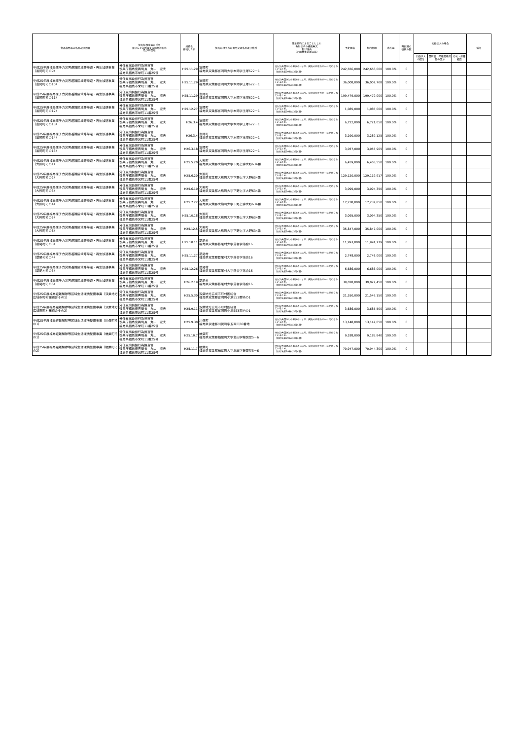| 物品役務等の名称及び数量 | 契約担当官等の氏名 並びにその所属する部局の名称 及び所在地 | 契約を 締結した日 | 契約の相手方の商号又は名称及び住所 | 随意契約によることとした 会計法令の根拠条文 及び理由 （企画競争又は公募） | 予定価格 | 契約金額 | 落札率 | 再就職の 役員の数 | 公益法人の場合 | | | 備考 |
| --- | --- | --- | --- | --- | --- | --- | --- | --- | --- | --- | --- | --- |
| | | | | | | | | | 公益法人の区分 | 国所管、都道府県所管の区分 | 応札・応募者数 | |
| 平成25年度福島原子力災害避難区域等帰還・再生加速事業（富岡町その9） | 分任支出負担行為担当官 復興庁福島復興局長 丸山 淑夫 福島県福島市栄町11番25号 | H25.11.29 | 富岡町 福島県双葉郡富岡町大字本岡字王塚622－1 | 地方公共団体との取決めにより、契約の相手方が一に定められているため。 （会計法第29条の3第4項） | 242,656,000 | 242,656,000 | 100.0% | 0 | | | | |
| 平成25年度福島原子力災害避難区域等帰還・再生加速事業（富岡町その10） | 分任支出負担行為担当官 復興庁福島復興局長 丸山 淑夫 福島県福島市栄町11番25号 | H25.11.29 | 富岡町 福島県双葉郡富岡町大字本岡字王塚622－1 | 地方公共団体との取決めにより、契約の相手方が一に定められているため。 （会計法第29条の3第4項） | 36,008,000 | 36,007,708 | 100.0% | 0 | | | | |
| 平成25年度福島原子力災害避難区域等帰還・再生加速事業（富岡町その11） | 分任支出負担行為担当官 復興庁福島復興局長 丸山 淑夫 福島県福島市栄町11番25号 | H25.11.29 | 富岡町 福島県双葉郡富岡町大字本岡字王塚622－1 | 地方公共団体との取決めにより、契約の相手方が一に定められているため。 （会計法第29条の3第4項） | 199,479,000 | 199,479,000 | 100.0% | 0 | | | | |
| 平成25年度福島原子力災害避難区域等帰還・再生加速事業（富岡町その12） | 分任支出負担行為担当官 復興庁福島復興局長 丸山 淑夫 福島県福島市栄町11番25号 | H25.12.27 | 富岡町 福島県双葉郡富岡町大字本岡字王塚622－1 | 地方公共団体との取決めにより、契約の相手方が一に定められているため。 （会計法第29条の3第4項） | 1,085,000 | 1,085,000 | 100.0% | 0 | | | | |
| 平成25年度福島原子力災害避難区域等帰還・再生加速事業（富岡町その13） | 分任支出負担行為担当官 復興庁福島復興局長 丸山 淑夫 福島県福島市栄町11番25号 | H26.3.4 | 富岡町 福島県双葉郡富岡町大字本岡字王塚622－1 | 地方公共団体との取決めにより、契約の相手方が一に定められているため。 （会計法第29条の3第4項） | 6,722,000 | 6,721,050 | 100.0% | 0 | | | | |
| 平成25年度福島原子力災害避難区域等帰還・再生加速事業（富岡町その14） | 分任支出負担行為担当官 復興庁福島復興局長 丸山 淑夫 福島県福島市栄町11番25号 | H26.3.4 | 富岡町 福島県双葉郡富岡町大字本岡字王塚622－1 | 地方公共団体との取決めにより、契約の相手方が一に定められているため。 （会計法第29条の3第4項） | 3,290,000 | 3,289,125 | 100.0% | 0 | | | | |
| 平成25年度福島原子力災害避難区域等帰還・再生加速事業（富岡町その15） | 分任支出負担行為担当官 復興庁福島復興局長 丸山 淑夫 福島県福島市栄町11番25号 | H26.3.18 | 富岡町 福島県双葉郡富岡町大字本岡字王塚622－1 | 地方公共団体との取決めにより、契約の相手方が一に定められているため。 （会計法第29条の3第4項） | 3,057,000 | 3,055,905 | 100.0% | 0 | | | | |
| 平成25年度福島原子力災害避難区域等帰還・再生加速事業（大熊町その1） | 分任支出負担行為担当官 復興庁福島復興局長 丸山 淑夫 福島県福島市栄町11番25号 | H25.5.20 | 大熊町 福島県双葉郡大熊町大字下野上字大野634番 | 地方公共団体との取決めにより、契約の相手方が一に定められているため。 （会計法第29条の3第4項） | 6,459,000 | 6,458,550 | 100.0% | 0 | | | | |
| 平成25年度福島原子力災害避難区域等帰還・再生加速事業（大熊町その2） | 分任支出負担行為担当官 復興庁福島復興局長 丸山 淑夫 福島県福島市栄町11番25号 | H25.6.20 | 大熊町 福島県双葉郡大熊町大字下野上字大野634番 | 地方公共団体との取決めにより、契約の相手方が一に定められているため。 （会計法第29条の3第4項） | 129,120,000 | 129,119,917 | 100.0% | 0 | | | | |
| 平成25年度福島原子力災害避難区域等帰還・再生加速事業（大熊町その3） | 分任支出負担行為担当官 復興庁福島復興局長 丸山 淑夫 福島県福島市栄町11番25号 | H25.6.10 | 大熊町 福島県双葉郡大熊町大字下野上字大野634番 | 地方公共団体との取決めにより、契約の相手方が一に定められているため。 （会計法第29条の3第4項） | 3,095,000 | 3,094,350 | 100.0% | 0 | | | | |
| 平成25年度福島原子力災害避難区域等帰還・再生加速事業（大熊町その4） | 分任支出負担行為担当官 復興庁福島復興局長 丸山 淑夫 福島県福島市栄町11番25号 | H25.7.22 | 大熊町 福島県双葉郡大熊町大字下野上字大野634番 | 地方公共団体との取決めにより、契約の相手方が一に定められているため。 （会計法第29条の3第4項） | 17,238,000 | 17,237,850 | 100.0% | 0 | | | | |
| 平成25年度福島原子力災害避難区域等帰還・再生加速事業（大熊町その5） | 分任支出負担行為担当官 復興庁福島復興局長 丸山 淑夫 福島県福島市栄町11番25号 | H25.10.18 | 大熊町 福島県双葉郡大熊町大字下野上字大野634番 | 地方公共団体との取決めにより、契約の相手方が一に定められているため。 （会計法第29条の3第4項） | 3,095,000 | 3,094,350 | 100.0% | 0 | | | | |
| 平成25年度福島原子力災害避難区域等帰還・再生加速事業（大熊町その6） | 分任支出負担行為担当官 復興庁福島復興局長 丸山 淑夫 福島県福島市栄町11番25号 | H25.12.5 | 大熊町 福島県双葉郡大熊町大字下野上字大野634番 | 地方公共団体との取決めにより、契約の相手方が一に定められているため。 （会計法第29条の3第4項） | 35,847,000 | 35,847,000 | 100.0% | 0 | | | | |
| 平成25年度福島原子力災害避難区域等帰還・再生加速事業（葛尾村その3） | 分任支出負担行為担当官 復興庁福島復興局長 丸山 淑夫 福島県福島市栄町11番25号 | H25.10.11 | 葛尾村 福島県双葉郡葛尾村大字落合字落合16 | 地方公共団体との取決めにより、契約の相手方が一に定められているため。 （会計法第29条の3第4項） | 11,993,000 | 11,991,779 | 100.0% | 0 | | | | |
| 平成25年度福島原子力災害避難区域等帰還・再生加速事業（葛尾村その4） | 分任支出負担行為担当官 復興庁福島復興局長 丸山 淑夫 福島県福島市栄町11番25号 | H25.11.27 | 葛尾村 福島県双葉郡葛尾村大字落合字落合16 | 地方公共団体との取決めにより、契約の相手方が一に定められているため。 （会計法第29条の3第4項） | 2,748,000 | 2,748,000 | 100.0% | 0 | | | | |
| 平成25年度福島原子力災害避難区域等帰還・再生加速事業（葛尾村その5） | 分任支出負担行為担当官 復興庁福島復興局長 丸山 淑夫 福島県福島市栄町11番25号 | H25.12.26 | 葛尾村 福島県双葉郡葛尾村大字落合字落合16 | 地方公共団体との取決めにより、契約の相手方が一に定められているため。 （会計法第29条の3第4項） | 6,686,000 | 6,686,000 | 100.0% | 0 | | | | |
| 平成25年度福島原子力災害避難区域等帰還・再生加速事業（葛尾村その6） | 分任支出負担行為担当官 復興庁福島復興局長 丸山 淑夫 福島県福島市栄町11番25号 | H26.2.19 | 葛尾村 福島県双葉郡葛尾村大字落合字落合16 | 地方公共団体との取決めにより、契約の相手方が一に定められているため。 （会計法第29条の3第4項） | 39,028,000 | 39,027,450 | 100.0% | 0 | | | | |
| 平成25年度福島避難解除等区域生活環境整備事業（双葉地方広域市町村圏組合その1） | 分任支出負担行為担当官 復興庁福島復興局長 丸山 淑夫 福島県福島市栄町11番25号 | H25.5.30 | 双葉地方広域市町村圏組合 福島県双葉郡富岡町小浜553番地の1 | 地方公共団体との取決めにより、契約の相手方が一に定められているため。 （会計法第29条の3第4項） | 21,550,000 | 21,549,150 | 100.0% | 0 | | | | |
| 平成25年度福島避難解除等区域生活環境整備事業（双葉地方広域市町村圏組合その2） | 分任支出負担行為担当官 復興庁福島復興局長 丸山 淑夫 福島県福島市栄町11番25号 | H25.9.11 | 双葉地方広域市町村圏組合 福島県双葉郡富岡町小浜553番地の1 | 地方公共団体との取決めにより、契約の相手方が一に定められているため。 （会計法第29条の3第4項） | 3,686,000 | 3,685,500 | 100.0% | 0 | | | | |
| 平成25年度福島避難解除等区域生活環境整備事業（川俣町その1） | 分任支出負担行為担当官 復興庁福島復興局長 丸山 淑夫 福島県福島市栄町11番25号 | H25.9.30 | 川俣町 福島県伊達郡川俣町字五百田30番地 | 地方公共団体との取決めにより、契約の相手方が一に定められているため。 （会計法第29条の3第4項） | 13,148,000 | 13,147,050 | 100.0% | 0 | | | | |
| 平成25年度福島避難解除等区域生活環境整備事業（楢葉町その1） | 分任支出負担行為担当官 復興庁福島復興局長 丸山 淑夫 福島県福島市栄町11番25号 | H25.10.7 | 楢葉町 福島県双葉郡楢葉町大字北田字鐘突堂5－6 | 地方公共団体との取決めにより、契約の相手方が一に定められているため。 （会計法第29条の3第4項） | 9,188,000 | 9,185,840 | 100.0% | 0 | | | | |
| 平成25年度福島避難解除等区域生活環境整備事業（楢葉町その2） | 分任支出負担行為担当官 復興庁福島復興局長 丸山 淑夫 福島県福島市栄町11番25号 | H25.11.7 | 楢葉町 福島県双葉郡楢葉町大字北田字鐘突堂5－6 | 地方公共団体との取決めにより、契約の相手方が一に定められているため。 （会計法第29条の3第4項） | 70,947,000 | 70,944,300 | 100.0% | 0 | | | | |